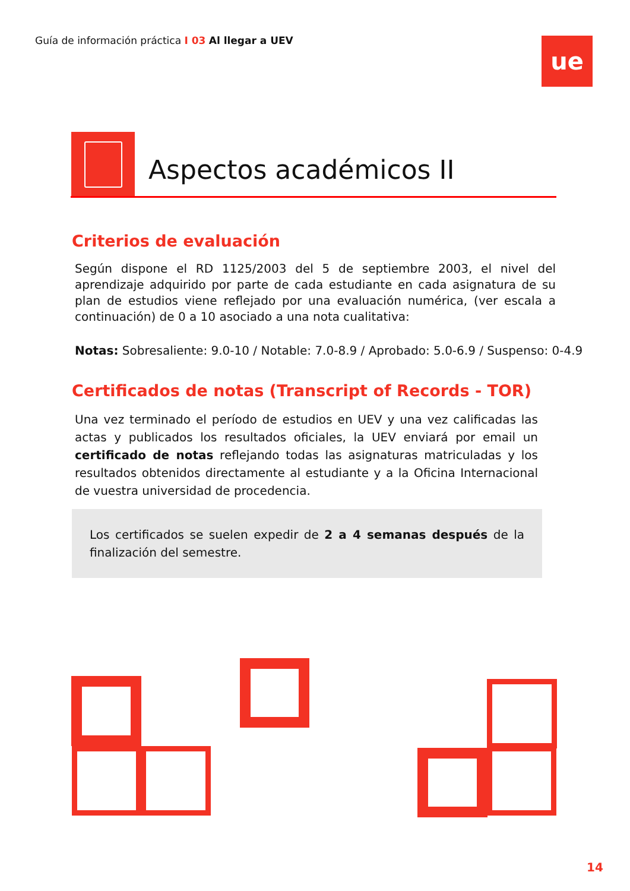Guía de información práctica I 03 Al llegar a UEV
ue
Aspectos académicos II
Criterios de evaluación
Según dispone el RD 1125/2003 del 5 de septiembre 2003, el nivel del aprendizaje adquirido por parte de cada estudiante en cada asignatura de su plan de estudios viene reflejado por una evaluación numérica, (ver escala a continuación) de 0 a 10 asociado a una nota cualitativa:
Notas: Sobresaliente: 9.0-10 / Notable: 7.0-8.9 / Aprobado: 5.0-6.9 / Suspenso: 0-4.9
Certificados de notas (Transcript of Records - TOR)
Una vez terminado el período de estudios en UEV y una vez calificadas las actas y publicados los resultados oficiales, la UEV enviará por email un certificado de notas reflejando todas las asignaturas matriculadas y los resultados obtenidos directamente al estudiante y a la Oficina Internacional de vuestra universidad de procedencia.
Los certificados se suelen expedir de 2 a 4 semanas después de la finalización del semestre.
14